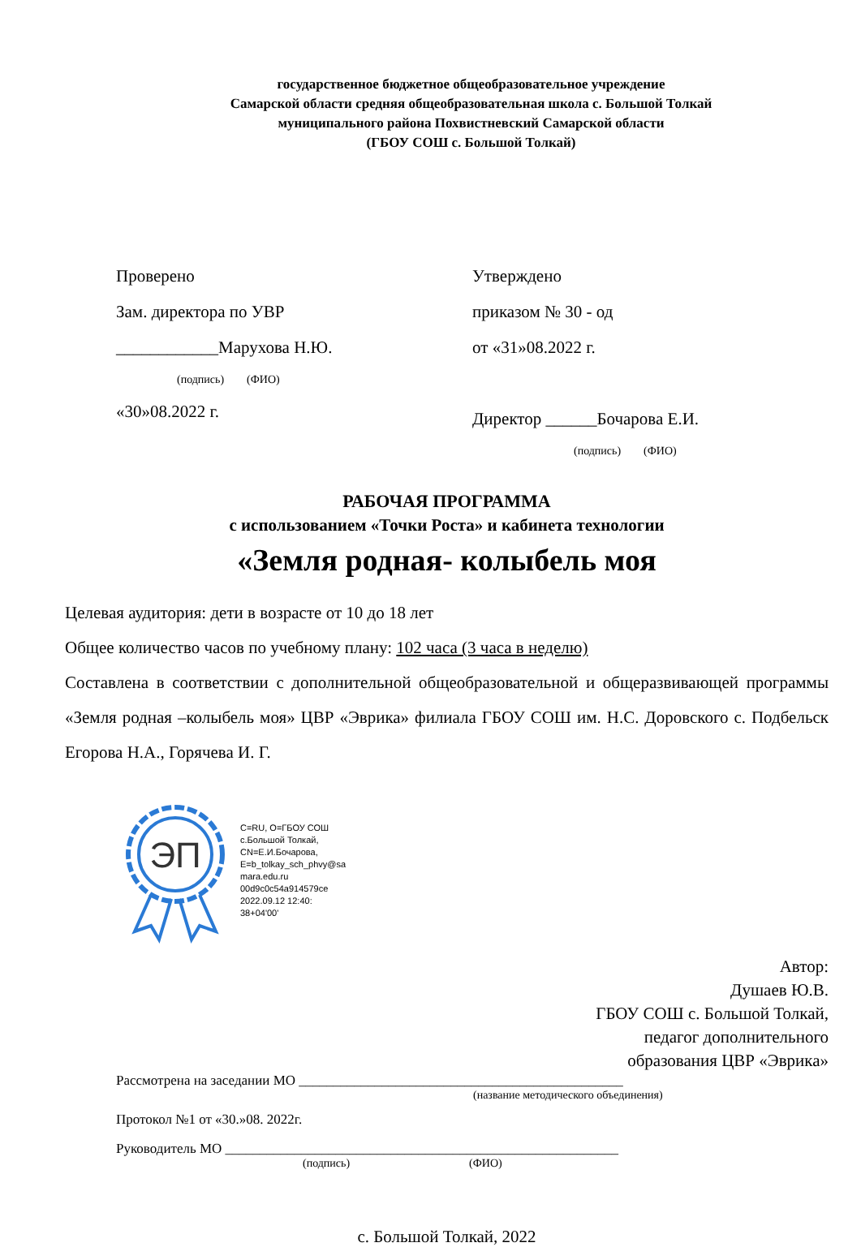государственное бюджетное общеобразовательное учреждение
Самарской области средняя общеобразовательная школа с. Большой Толкай
муниципального района Похвистневский Самарской области
(ГБОУ СОШ с. Большой Толкай)
Проверено
Зам. директора по УВР
____________Марухова Н.Ю.
(подпись) (ФИО)
«30»08.2022 г.
Утверждено
приказом № 30 - од
от «31»08.2022 г.
Директор ______Бочарова Е.И.
(подпись) (ФИО)
РАБОЧАЯ ПРОГРАММА
с использованием «Точки Роста» и кабинета технологии
«Земля родная- колыбель моя
Целевая аудитория: дети в возрасте от 10 до 18 лет
Общее количество часов по учебному плану: 102 часа (3 часа в неделю)
Составлена в соответствии с дополнительной общеобразовательной и общеразвивающей программы «Земля родная –колыбель моя» ЦВР «Эврика» филиала ГБОУ СОШ им. Н.С. Доровского с. Подбельск Егорова Н.А., Горячева И. Г.
ЭП
C=RU, O=ГБОУ СОШ
с.Большой Толкай,
CN=Е.И.Бочарова,
E=b_tolkay_sch_phvy@sa
mara.edu.ru
00d9c0c54a914579ce
2022.09.12 12:40:
38+04'00'
Автор:
Душаев Ю.В.
ГБОУ СОШ с. Большой Толкай,
педагог дополнительного
образования ЦВР «Эврика»
Рассмотрена на заседании МО _______________________________________________
(название методического объединения)
Протокол №1 от «30.»08. 2022г.
Руководитель МО _________________________________________________________
(подпись) (ФИО)
с. Большой Толкай, 2022